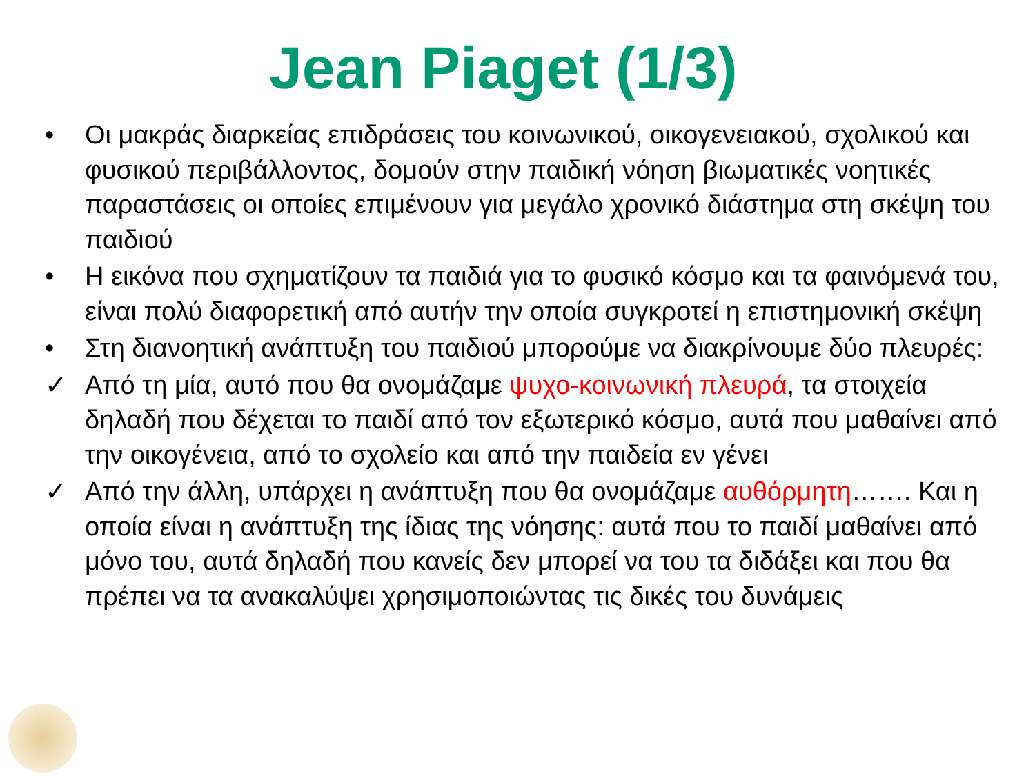Jean Piaget (1/3)
• Οι μακράς διαρκείας επιδράσεις του κοινωνικού, οικογενειακού, σχολικού και φυσικού περιβάλλοντος, δομούν στην παιδική νόηση βιωματικές νοητικές παραστάσεις οι οποίες επιμένουν για μεγάλο χρονικό διάστημα στη σκέψη του παιδιού
• Η εικόνα που σχηματίζουν τα παιδιά για το φυσικό κόσμο και τα φαινόμενά του, είναι πολύ διαφορετική από αυτήν την οποία συγκροτεί η επιστημονική σκέψη
• Στη διανοητική ανάπτυξη του παιδιού μπορούμε να διακρίνουμε δύο πλευρές:
✓ Από τη μία, αυτό που θα ονομάζαμε ψυχο-κοινωνική πλευρά, τα στοιχεία δηλαδή που δέχεται το παιδί από τον εξωτερικό κόσμο, αυτά που μαθαίνει από την οικογένεια, από το σχολείο και από την παιδεία εν γένει
✓ Από την άλλη, υπάρχει η ανάπτυξη που θα ονομάζαμε αυθόρμητη……. Και η οποία είναι η ανάπτυξη της ίδιας της νόησης: αυτά που το παιδί μαθαίνει από μόνο του, αυτά δηλαδή που κανείς δεν μπορεί να του τα διδάξει και που θα πρέπει να τα ανακαλύψει χρησιμοποιώντας τις δικές του δυνάμεις